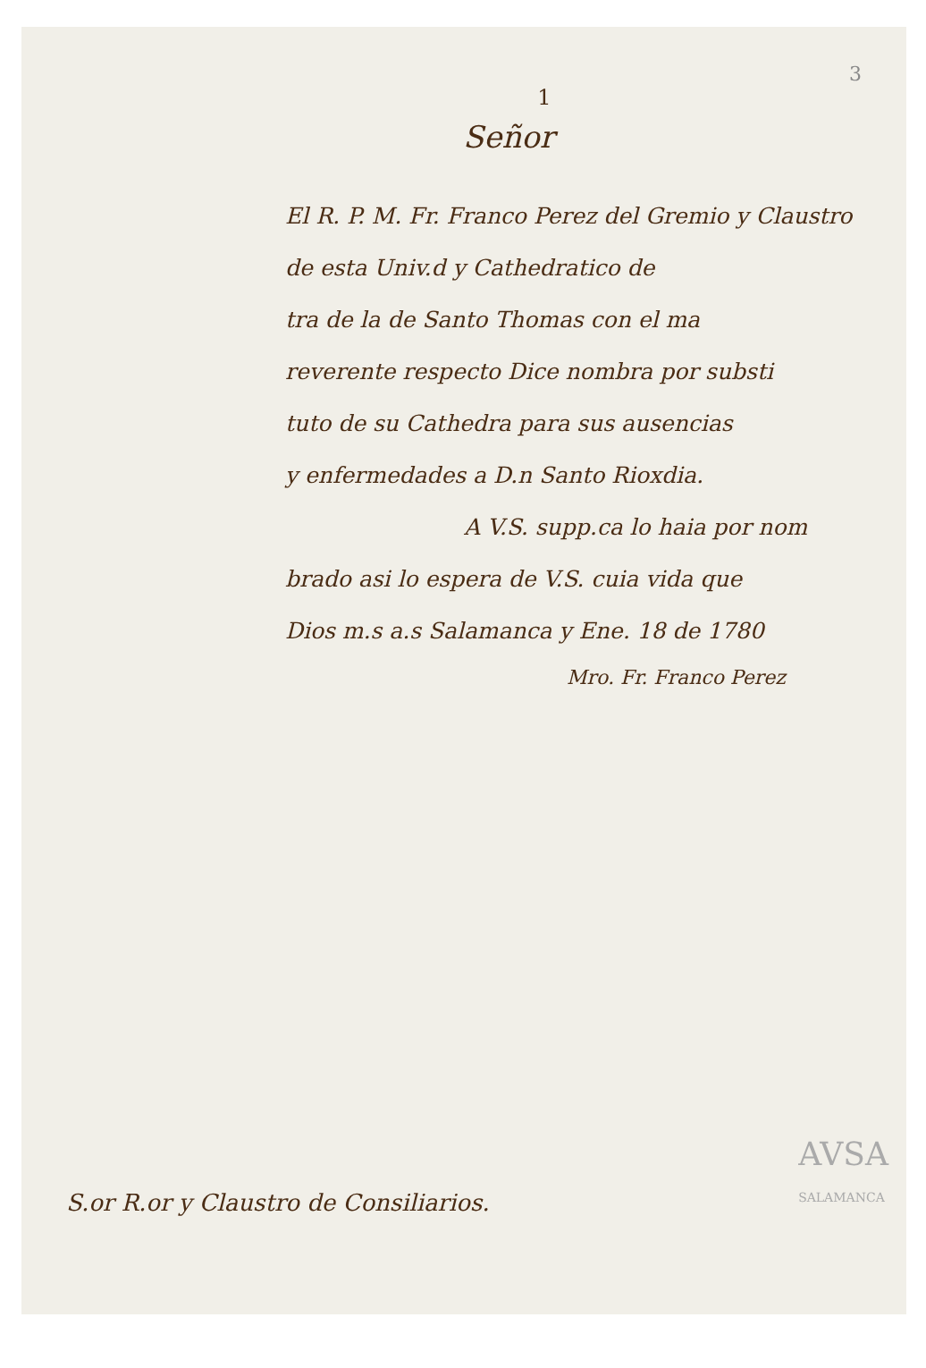3
1
Señor
El R. P. M. Fr. Franco Perez del Gremio y Claustro de esta Univ.d y Cathedratico de
tra de la de Santo Thomas con el ma
reverente respecto Dice nombra por substi
tuto de su Cathedra para sus ausencias
y enfermedades a D.n Santo Rioxdia.
A V.S. supp.ca lo haia por nom
brado asi lo espera de V.S. cuia vida que
Dios m.s a.s Salamanca y Ene. 18 de 1780
Mro. Fr. Franco Perez
S.or R.or y Claustro de Consiliarios.
AVSA
SALAMANCA